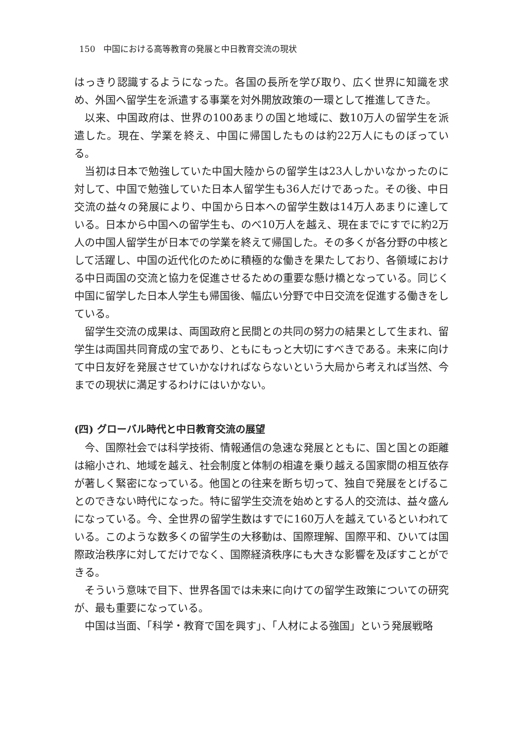150　中国における高等教育の発展と中日教育交流の現状
はっきり認識するようになった。各国の長所を学び取り、広く世界に知識を求め、外国へ留学生を派遣する事業を対外開放政策の一環として推進してきた。
以来、中国政府は、世界の100あまりの国と地域に、数10万人の留学生を派遣した。現在、学業を終え、中国に帰国したものは約22万人にものぼっている。
当初は日本で勉強していた中国大陸からの留学生は23人しかいなかったのに対して、中国で勉強していた日本人留学生も36人だけであった。その後、中日交流の益々の発展により、中国から日本への留学生数は14万人あまりに達している。日本から中国への留学生も、のべ10万人を越え、現在までにすでに約2万人の中国人留学生が日本での学業を終えて帰国した。その多くが各分野の中核として活躍し、中国の近代化のために積極的な働きを果たしており、各領域における中日両国の交流と協力を促進させるための重要な懸け橋となっている。同じく中国に留学した日本人学生も帰国後、幅広い分野で中日交流を促進する働きをしている。
留学生交流の成果は、両国政府と民間との共同の努力の結果として生まれ、留学生は両国共同育成の宝であり、ともにもっと大切にすべきである。未来に向けて中日友好を発展させていかなければならないという大局から考えれば当然、今までの現状に満足するわけにはいかない。
(四) グローバル時代と中日教育交流の展望
今、国際社会では科学技術、情報通信の急速な発展とともに、国と国との距離は縮小され、地域を越え、社会制度と体制の相違を乗り越える国家間の相互依存が著しく緊密になっている。他国との往来を断ち切って、独自で発展をとげることのできない時代になった。特に留学生交流を始めとする人的交流は、益々盛んになっている。今、全世界の留学生数はすでに160万人を越えているといわれている。このような数多くの留学生の大移動は、国際理解、国際平和、ひいては国際政治秩序に対してだけでなく、国際経済秩序にも大きな影響を及ぼすことができる。
そういう意味で目下、世界各国では未来に向けての留学生政策についての研究が、最も重要になっている。
中国は当面、「科学・教育で国を興す」、「人材による強国」という発展戦略